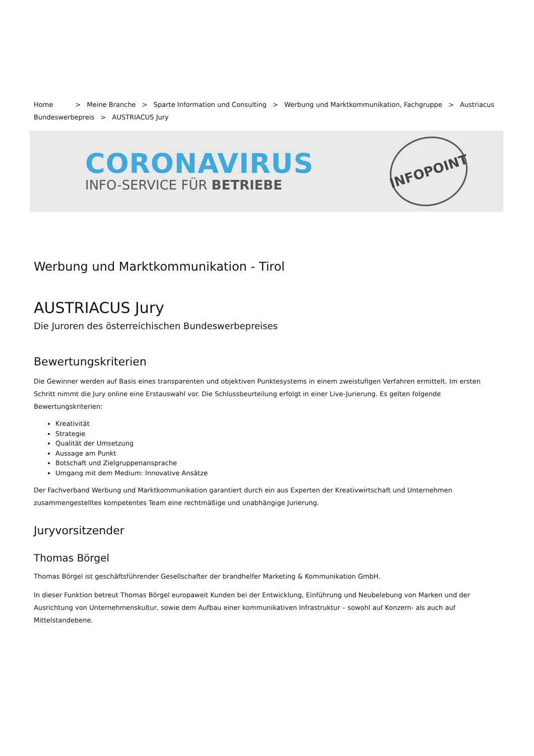Home > Meine Branche > Sparte Information und Consulting > Werbung und Marktkommunikation, Fachgruppe > Austriacus Bundeswerbepreis > AUSTRIACUS Jury
CORONAVIRUS
INFO-SERVICE FÜR BETRIEBE
INFOPOINT
Werbung und Marktkommunikation - Tirol
AUSTRIACUS Jury
Die Juroren des österreichischen Bundeswerbepreises
Bewertungskriterien
Die Gewinner werden auf Basis eines transparenten und objektiven Punktesystems in einem zweistufigen Verfahren ermittelt. Im ersten Schritt nimmt die Jury online eine Erstauswahl vor. Die Schlussbeurteilung erfolgt in einer Live-Jurierung. Es gelten folgende Bewertungskriterien:
Kreativität
Strategie
Qualität der Umsetzung
Aussage am Punkt
Botschaft und Zielgruppenansprache
Umgang mit dem Medium: Innovative Ansätze
Der Fachverband Werbung und Marktkommunikation garantiert durch ein aus Experten der Kreativwirtschaft und Unternehmen zusammengestelltes kompetentes Team eine rechtmäßige und unabhängige Jurierung.
Juryvorsitzender
Thomas Börgel
Thomas Börgel ist geschäftsführender Gesellschafter der brandhelfer Marketing & Kommunikation GmbH.
In dieser Funktion betreut Thomas Börgel europaweit Kunden bei der Entwicklung, Einführung und Neubelebung von Marken und der Ausrichtung von Unternehmenskultur, sowie dem Aufbau einer kommunikativen Infrastruktur – sowohl auf Konzern- als auch auf Mittelstandebene.